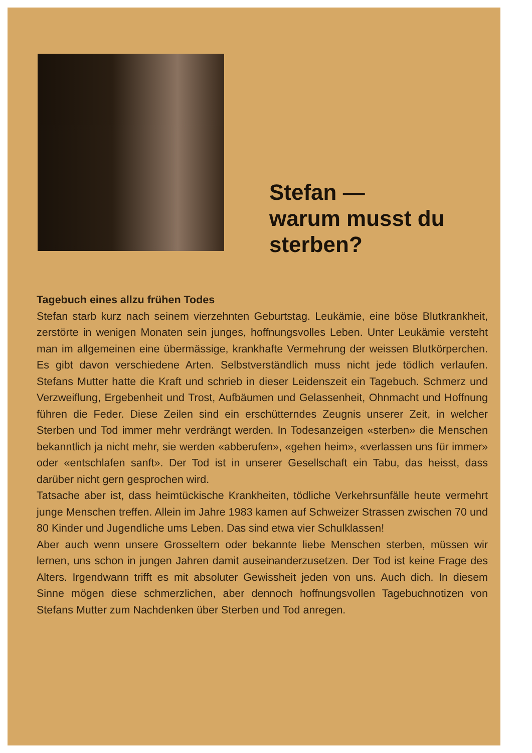Stefan —
warum musst du
sterben?
Tagebuch eines allzu frühen Todes
Stefan starb kurz nach seinem vierzehnten Geburtstag. Leukämie, eine böse Blutkrankheit, zerstörte in wenigen Monaten sein junges, hoffnungsvolles Leben. Unter Leukämie versteht man im allgemeinen eine übermässige, krankhafte Vermehrung der weissen Blutkörperchen. Es gibt davon verschiedene Arten. Selbstverständlich muss nicht jede tödlich verlaufen. Stefans Mutter hatte die Kraft und schrieb in dieser Leidenszeit ein Tagebuch. Schmerz und Verzweiflung, Ergebenheit und Trost, Aufbäumen und Gelassenheit, Ohnmacht und Hoffnung führen die Feder. Diese Zeilen sind ein erschütterndes Zeugnis unserer Zeit, in welcher Sterben und Tod immer mehr verdrängt werden. In Todesanzeigen «sterben» die Menschen bekanntlich ja nicht mehr, sie werden «abberufen», «gehen heim», «verlassen uns für immer» oder «entschlafen sanft». Der Tod ist in unserer Gesellschaft ein Tabu, das heisst, dass darüber nicht gern gesprochen wird.
Tatsache aber ist, dass heimtückische Krankheiten, tödliche Verkehrsunfälle heute vermehrt junge Menschen treffen. Allein im Jahre 1983 kamen auf Schweizer Strassen zwischen 70 und 80 Kinder und Jugendliche ums Leben. Das sind etwa vier Schulklassen!
Aber auch wenn unsere Grosseltern oder bekannte liebe Menschen sterben, müssen wir lernen, uns schon in jungen Jahren damit auseinanderzusetzen. Der Tod ist keine Frage des Alters. Irgendwann trifft es mit absoluter Gewissheit jeden von uns. Auch dich. In diesem Sinne mögen diese schmerzlichen, aber dennoch hoffnungsvollen Tagebuchnotizen von Stefans Mutter zum Nachdenken über Sterben und Tod anregen.